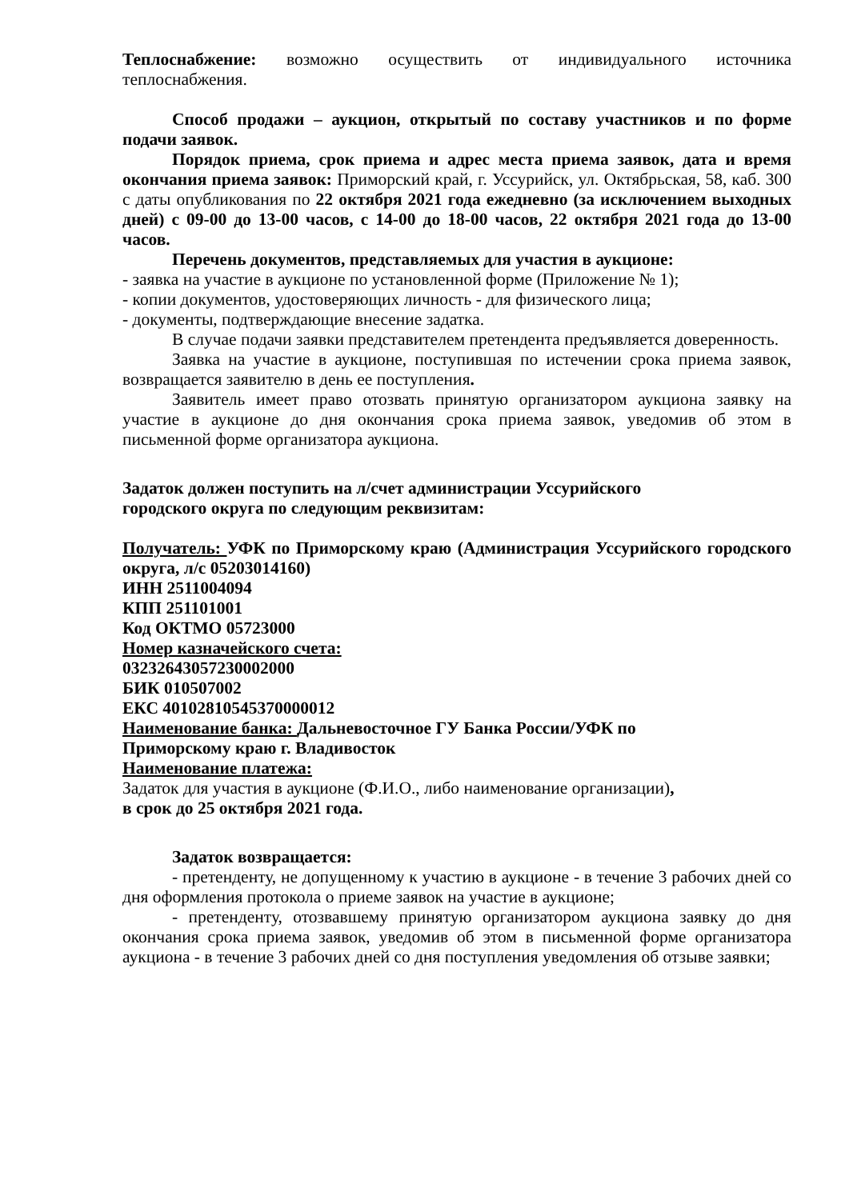Теплоснабжение: возможно осуществить от индивидуального источника теплоснабжения.
Способ продажи – аукцион, открытый по составу участников и по форме подачи заявок.
Порядок приема, срок приема и адрес места приема заявок, дата и время окончания приема заявок: Приморский край, г. Уссурийск, ул. Октябрьская, 58, каб. 300 с даты опубликования по 22 октября 2021 года ежедневно (за исключением выходных дней) с 09-00 до 13-00 часов, с 14-00 до 18-00 часов, 22 октября 2021 года до 13-00 часов.
Перечень документов, представляемых для участия в аукционе:
- заявка на участие в аукционе по установленной форме (Приложение № 1);
- копии документов, удостоверяющих личность - для физического лица;
- документы, подтверждающие внесение задатка.
В случае подачи заявки представителем претендента предъявляется доверенность.
Заявка на участие в аукционе, поступившая по истечении срока приема заявок, возвращается заявителю в день ее поступления.
Заявитель имеет право отозвать принятую организатором аукциона заявку на участие в аукционе до дня окончания срока приема заявок, уведомив об этом в письменной форме организатора аукциона.
Задаток должен поступить на л/счет администрации Уссурийского
городского округа по следующим реквизитам:
Получатель: УФК по Приморскому краю (Администрация Уссурийского городского округа, л/с 05203014160)
ИНН 2511004094
КПП 251101001
Код ОКТМО 05723000
Номер казначейского счета:
03232643057230002000
БИК 010507002
ЕКС 40102810545370000012
Наименование банка: Дальневосточное ГУ Банка России/УФК по
Приморскому краю г. Владивосток
Наименование платежа:
Задаток для участия в аукционе (Ф.И.О., либо наименование организации),
в срок до 25 октября 2021 года.
Задаток возвращается:
- претенденту, не допущенному к участию в аукционе - в течение 3 рабочих дней со дня оформления протокола о приеме заявок на участие в аукционе;
- претенденту, отозвавшему принятую организатором аукциона заявку до дня окончания срока приема заявок, уведомив об этом в письменной форме организатора аукциона - в течение 3 рабочих дней со дня поступления уведомления об отзыве заявки;